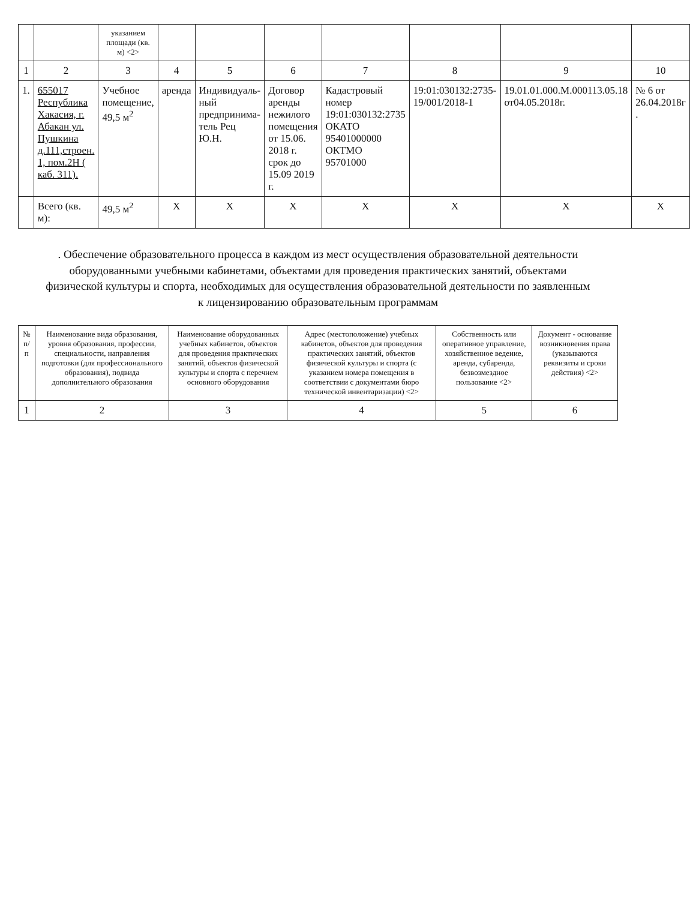| | | указанием площади (кв. м) <2> | | | | | | | |
| 1 | 2 | 3 | 4 | 5 | 6 | 7 | 8 | 9 | 10 |
| 1. | 655017 Республика Хакасия, г. Абакан ул. Пушкина д.111,строен. 1, пом.2Н ( каб. 311). | Учебное помещение, 49,5 м<sup>2</sup> | аренда | Индивидуаль-ный предпринима-тель Рец Ю.Н. | Договор аренды нежилого помещения от 15.06. 2018 г. срок до 15.09 2019 г. | Кадастровый номер 19:01:030132:2735 ОКАТО 95401000000 ОКТМО 95701000 | 19:01:030132:2735-19/001/2018-1 | 19.01.01.000.М.000113.05.18 от04.05.2018г. | № 6 от 26.04.2018г . |
| | Всего (кв. м): | 49,5 м<sup>2</sup> | Х | Х | Х | Х | Х | Х | Х |
. Обеспечение образовательного процесса в каждом из мест осуществления образовательной деятельности оборудованными учебными кабинетами, объектами для проведения практических занятий, объектами физической культуры и спорта, необходимых для осуществления образовательной деятельности по заявленным к лицензированию образовательным программам
| № п/п | Наименование вида образования, уровня образования, профессии, специальности, направления подготовки (для профессионального образования), подвида дополнительного образования | Наименование оборудованных учебных кабинетов, объектов для проведения практических занятий, объектов физической культуры и спорта с перечнем основного оборудования | Адрес (местоположение) учебных кабинетов, объектов для проведения практических занятий, объектов физической культуры и спорта (с указанием номера помещения в соответствии с документами бюро технической инвентаризации) <2> | Собственность или оперативное управление, хозяйственное ведение, аренда, субаренда, безвозмездное пользование <2> | Документ - основание возникновения права (указываются реквизиты и сроки действия) <2> |
| --- | --- | --- | --- | --- | --- |
| 1 | 2 | 3 | 4 | 5 | 6 |